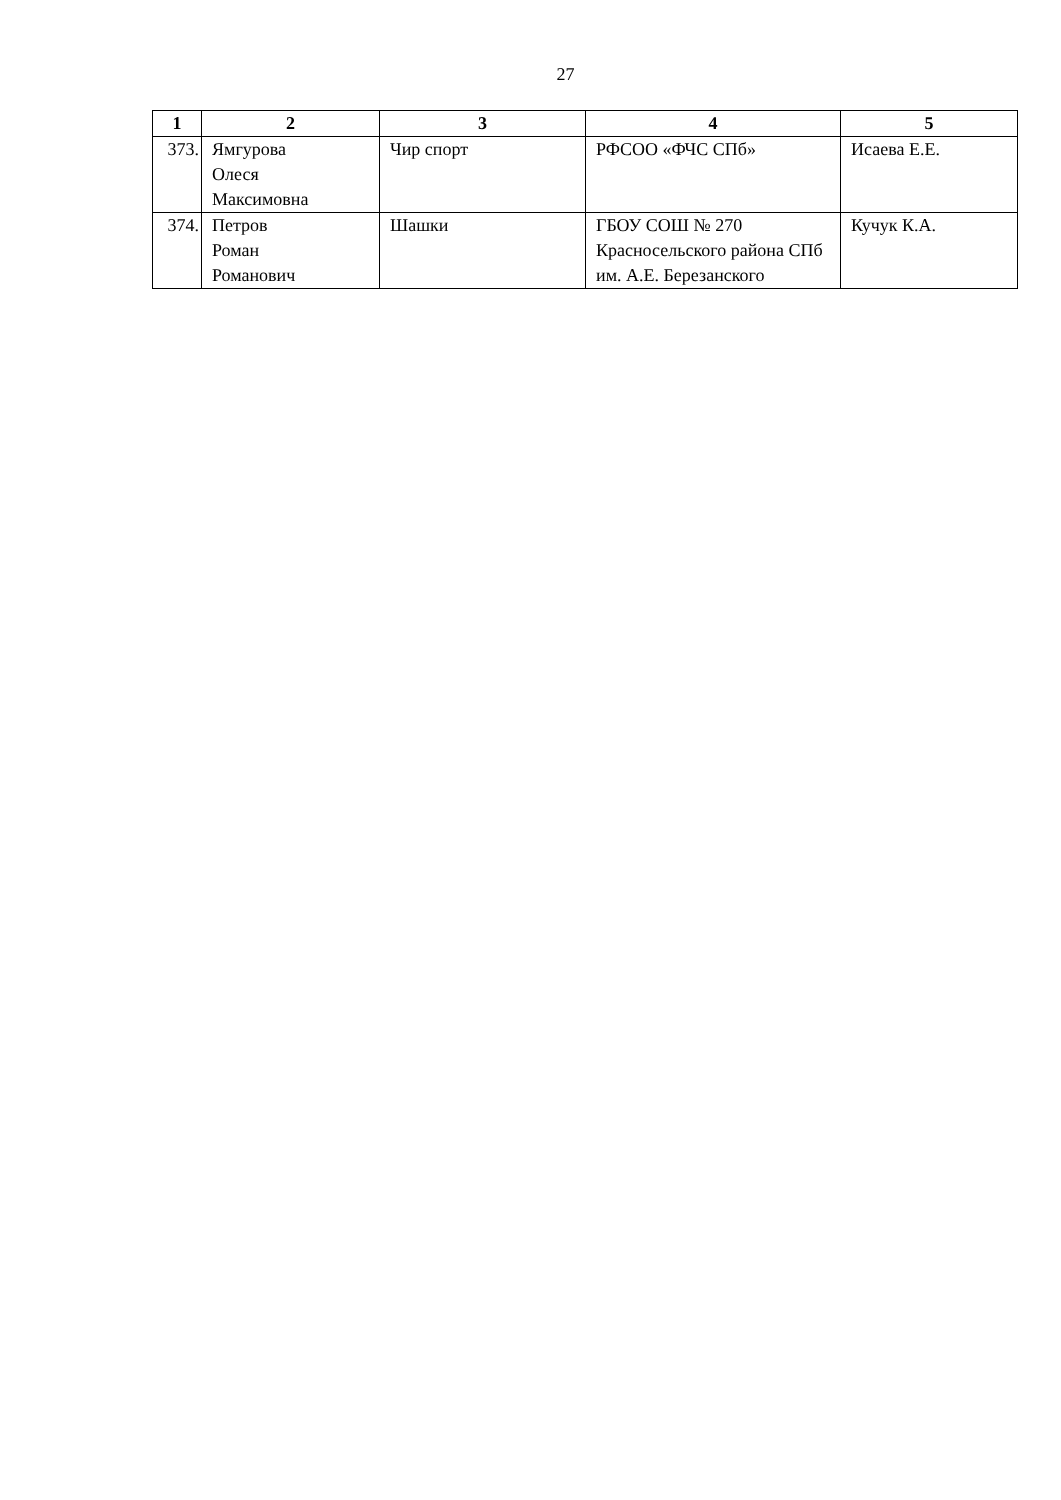27
| 1 | 2 | 3 | 4 | 5 |
| --- | --- | --- | --- | --- |
| 373. | Ямгурова Олеся Максимовна | Чир спорт | РФСОО «ФЧС СПб» | Исаева Е.Е. |
| 374. | Петров Роман Романович | Шашки | ГБОУ СОШ № 270 Красносельского района СПб им. А.Е. Березанского | Кучук К.А. |